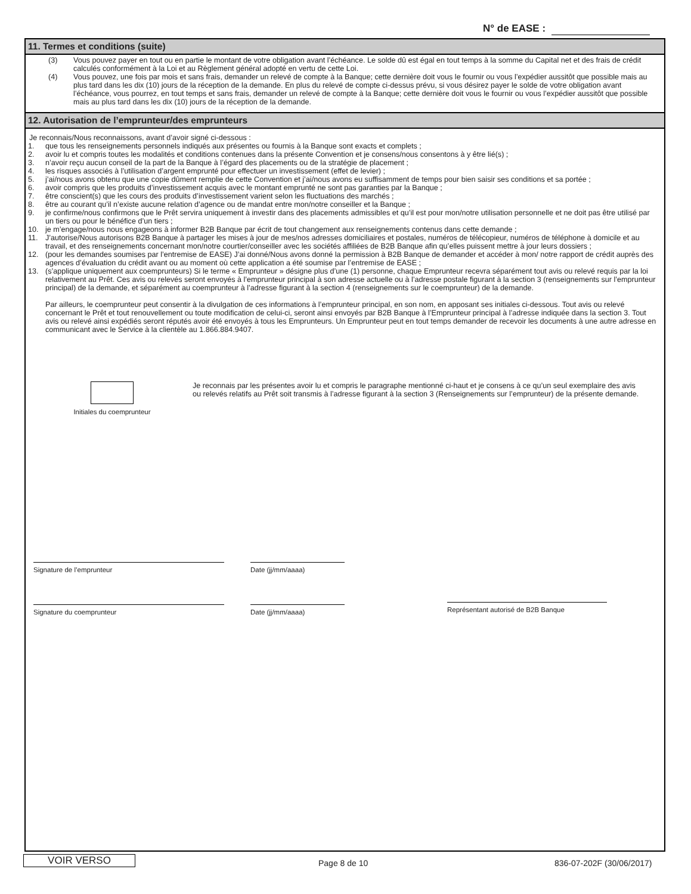N° de EASE :
11. Termes et conditions (suite)
(3) Vous pouvez payer en tout ou en partie le montant de votre obligation avant l’échéance. Le solde dû est égal en tout temps à la somme du Capital net et des frais de crédit calculés conformément à la Loi et au Règlement général adopté en vertu de cette Loi.
(4) Vous pouvez, une fois par mois et sans frais, demander un relevé de compte à la Banque; cette dernière doit vous le fournir ou vous l’expédier aussitôt que possible mais au plus tard dans les dix (10) jours de la réception de la demande. En plus du relevé de compte ci-dessus prévu, si vous désirez payer le solde de votre obligation avant l’échéance, vous pourrez, en tout temps et sans frais, demander un relevé de compte à la Banque; cette dernière doit vous le fournir ou vous l’expédier aussitôt que possible mais au plus tard dans les dix (10) jours de la réception de la demande.
12. Autorisation de l’emprunteur/des emprunteurs
Je reconnais/Nous reconnaissons, avant d’avoir signé ci-dessous :
1. que tous les renseignements personnels indiqués aux présentes ou fournis à la Banque sont exacts et complets ;
2. avoir lu et compris toutes les modalités et conditions contenues dans la présente Convention et je consens/nous consentons à y être lié(s) ;
3. n’avoir reçu aucun conseil de la part de la Banque à l’égard des placements ou de la stratégie de placement ;
4. les risques associés à l’utilisation d’argent emprunté pour effectuer un investissement (effet de levier) ;
5. j’ai/nous avons obtenu que une copie dûment remplie de cette Convention et j’ai/nous avons eu suffisamment de temps pour bien saisir ses conditions et sa portée ;
6. avoir compris que les produits d’investissement acquis avec le montant emprunté ne sont pas garanties par la Banque ;
7. être conscient(s) que les cours des produits d’investissement varient selon les fluctuations des marchés ;
8. être au courant qu’il n’existe aucune relation d’agence ou de mandat entre mon/notre conseiller et la Banque ;
9. je confirme/nous confirmons que le Prêt servira uniquement à investir dans des placements admissibles et qu’il est pour mon/notre utilisation personnelle et ne doit pas être utilisé par un tiers ou pour le bénéfice d’un tiers ;
10. je m’engage/nous nous engageons à informer B2B Banque par écrit de tout changement aux renseignements contenus dans cette demande ;
11. J’autorise/Nous autorisons B2B Banque à partager les mises à jour de mes/nos adresses domiciliaires et postales, numéros de télécopieur, numéros de téléphone à domicile et au travail, et des renseignements concernant mon/notre courtier/conseiller avec les sociétés affiliées de B2B Banque afin qu’elles puissent mettre à jour leurs dossiers ;
12. (pour les demandes soumises par l’entremise de EASE) J’ai donné/Nous avons donné la permission à B2B Banque de demander et accéder à mon/ notre rapport de crédit auprès des agences d’évaluation du crédit avant ou au moment où cette application a été soumise par l’entremise de EASE ;
13. (s’applique uniquement aux coemprunteurs) Si le terme « Emprunteur » désigne plus d’une (1) personne, chaque Emprunteur recevra séparément tout avis ou relevé requis par la loi relativement au Prêt. Ces avis ou relevés seront envoyés à l’emprunteur principal à son adresse actuelle ou à l’adresse postale figurant à la section 3 (renseignements sur l’emprunteur principal) de la demande, et séparément au coemprunteur à l’adresse figurant à la section 4 (renseignements sur le coemprunteur) de la demande.
Par ailleurs, le coemprunteur peut consentir à la divulgation de ces informations à l’emprunteur principal, en son nom, en apposant ses initiales ci-dessous. Tout avis ou relevé concernant le Prêt et tout renouvellement ou toute modification de celui-ci, seront ainsi envoyés par B2B Banque à l’Emprunteur principal à l’adresse indiquée dans la section 3. Tout avis ou relevé ainsi expédiés seront réputés avoir été envoyés à tous les Emprunteurs. Un Emprunteur peut en tout temps demander de recevoir les documents à une autre adresse en communicant avec le Service à la clientèle au 1.866.884.9407.
Initiales du coemprunteur Je reconnais par les présentes avoir lu et compris le paragraphe mentionné ci-haut et je consens à ce qu’un seul exemplaire des avis ou relevés relatifs au Prêt soit transmis à l’adresse figurant à la section 3 (Renseignements sur l’emprunteur) de la présente demande.
Signature de l’emprunteur Date (jj/mm/aaaa)
Signature du coemprunteur Date (jj/mm/aaaa) Représentant autorisé de B2B Banque
VOIR VERSO Page 8 de 10 836-07-202F (30/06/2017)